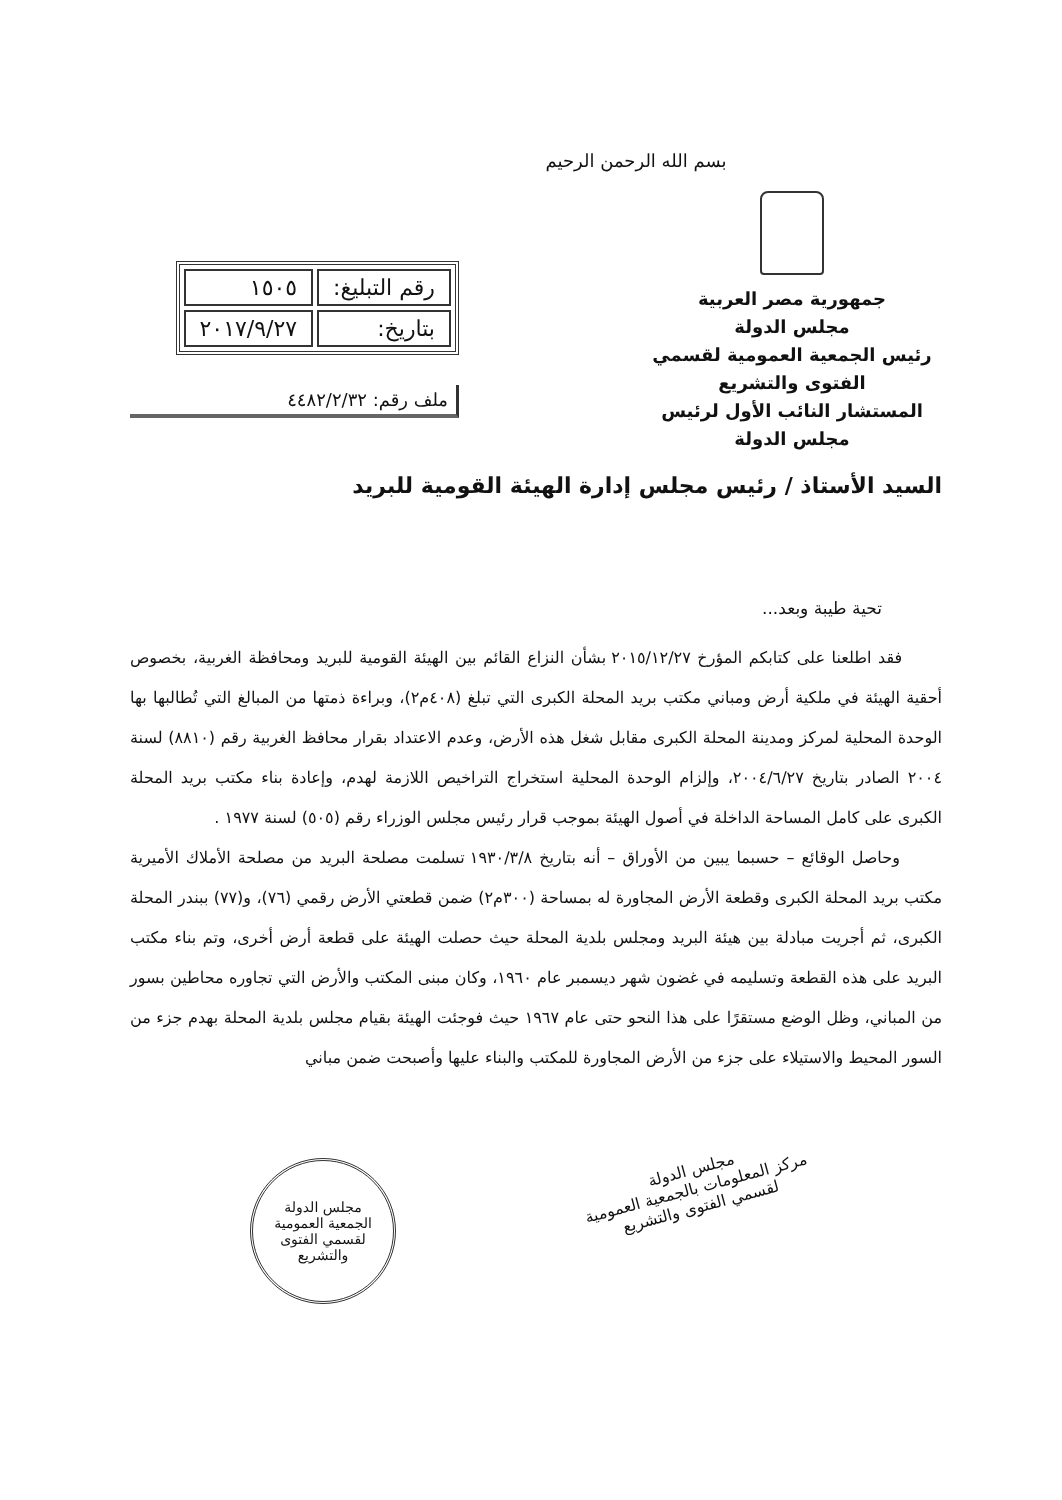بسم الله الرحمن الرحيم
جمهورية مصر العربية
مجلس الدولة
رئيس الجمعية العمومية لقسمي الفتوى والتشريع
المستشار النائب الأول لرئيس مجلس الدولة
| رقم التبليغ: | ١٥٠٥ |
| بتاريخ: | ٢٠١٧/٩/٢٧ |
ملف رقم: ٤٤٨٢/٢/٣٢
السيد الأستاذ / رئيس مجلس إدارة الهيئة القومية للبريد
تحية طيبة وبعد...
فقد اطلعنا على كتابكم المؤرخ ٢٠١٥/١٢/٢٧ بشأن النزاع القائم بين الهيئة القومية للبريد ومحافظة الغربية، بخصوص أحقية الهيئة في ملكية أرض ومباني مكتب بريد المحلة الكبرى التي تبلغ (٤٠٨م٢)، وبراءة ذمتها من المبالغ التي تُطالبها بها الوحدة المحلية لمركز ومدينة المحلة الكبرى مقابل شغل هذه الأرض، وعدم الاعتداد بقرار محافظ الغربية رقم (٨٨١٠) لسنة ٢٠٠٤ الصادر بتاريخ ٢٠٠٤/٦/٢٧، وإلزام الوحدة المحلية استخراج التراخيص اللازمة لهدم، وإعادة بناء مكتب بريد المحلة الكبرى على كامل المساحة الداخلة في أصول الهيئة بموجب قرار رئيس مجلس الوزراء رقم (٥٠٥) لسنة ١٩٧٧ .
وحاصل الوقائع – حسبما يبين من الأوراق – أنه بتاريخ ١٩٣٠/٣/٨ تسلمت مصلحة البريد من مصلحة الأملاك الأميرية مكتب بريد المحلة الكبرى وقطعة الأرض المجاورة له بمساحة (٣٠٠م٢) ضمن قطعتي الأرض رقمي (٧٦)، و(٧٧) ببندر المحلة الكبرى، ثم أجريت مبادلة بين هيئة البريد ومجلس بلدية المحلة حيث حصلت الهيئة على قطعة أرض أخرى، وتم بناء مكتب البريد على هذه القطعة وتسليمه في غضون شهر ديسمبر عام ١٩٦٠، وكان مبنى المكتب والأرض التي تجاوره محاطين بسور من المباني، وظل الوضع مستقرًا على هذا النحو حتى عام ١٩٦٧ حيث فوجئت الهيئة بقيام مجلس بلدية المحلة بهدم جزء من السور المحيط والاستيلاء على جزء من الأرض المجاورة للمكتب والبناء عليها وأصبحت ضمن مباني
مجلس الدولة
مركز المعلومات بالجمعية العمومية
لقسمي الفتوى والتشريع
مجلس الدولة
الجمعية العمومية لقسمي الفتوى والتشريع